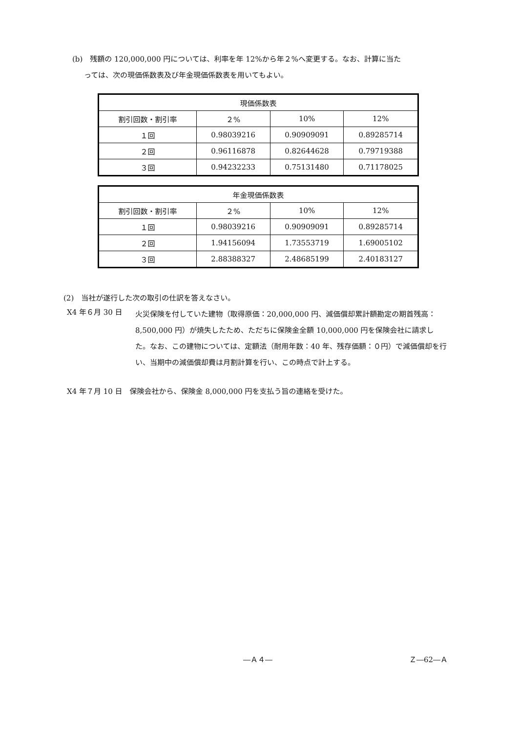(b)　残額の 120,000,000 円については、利率を年 12%から年２%へ変更する。なお、計算に当た
っては、次の現価係数表及び年金現価係数表を用いてもよい。
| 現価係数表 | | | |
| --- | --- | --- | --- |
| 割引回数・割引率 | ２% | 10% | 12% |
| １回 | 0.98039216 | 0.90909091 | 0.89285714 |
| ２回 | 0.96116878 | 0.82644628 | 0.79719388 |
| ３回 | 0.94232233 | 0.75131480 | 0.71178025 |
| 年金現価係数表 | | | |
| --- | --- | --- | --- |
| 割引回数・割引率 | ２% | 10% | 12% |
| １回 | 0.98039216 | 0.90909091 | 0.89285714 |
| ２回 | 1.94156094 | 1.73553719 | 1.69005102 |
| ３回 | 2.88388327 | 2.48685199 | 2.40183127 |
(2)　当社が遂行した次の取引の仕訳を答えなさい。
X4 年６月 30 日
火災保険を付していた建物（取得原価：20,000,000 円、減価償却累計額勘定の期首残高：8,500,000 円）が焼失したため、ただちに保険金全額 10,000,000 円を保険会社に請求した。なお、この建物については、定額法（耐用年数：40 年、残存価額：０円）で減価償却を行い、当期中の減価償却費は月割計算を行い、この時点で計上する。
X4 年７月 10 日　保険会社から、保険金 8,000,000 円を支払う旨の連絡を受けた。
―Ａ４― Ｚ―62―Ａ